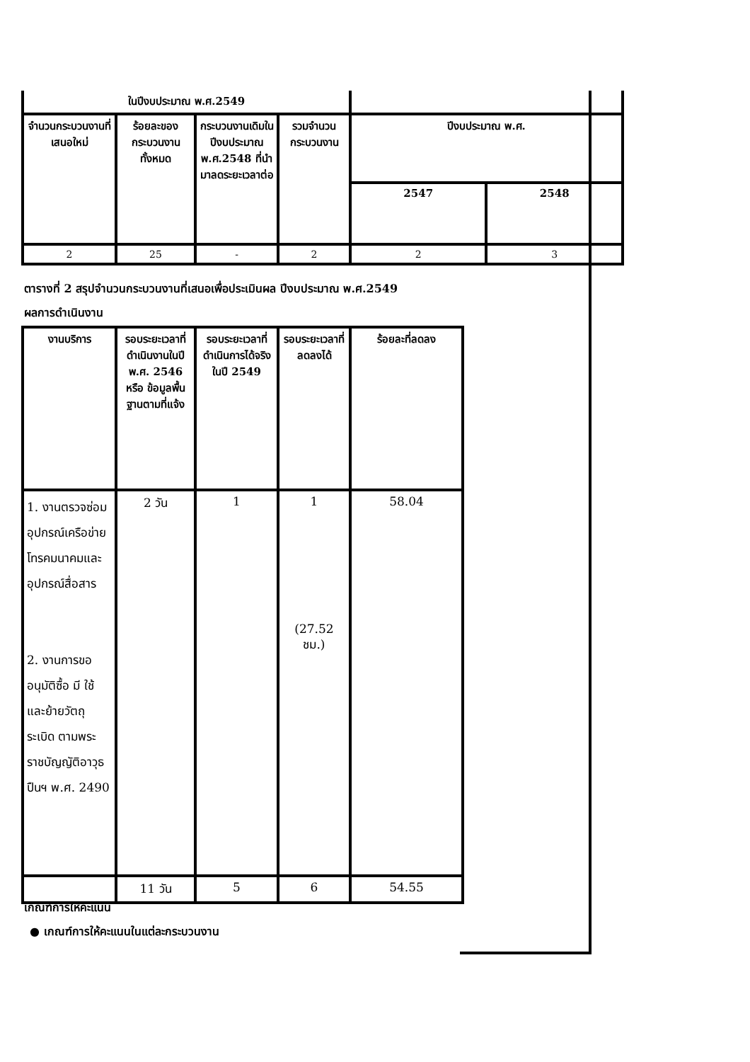| ในปีงบประมาณ พ.ศ.2549 | | | | | |
| จำนวนกระบวนงานที่เสนอใหม่ | ร้อยละของกระบวนงานทั้งหมด | กระบวนงานเดิมในปีงบประมาณ พ.ศ.2548 ที่นำมาลดระยะเวลาต่อ | รวมจำนวนกระบวนงาน | ปีงบประมาณ พ.ศ. | |
| | | | | 2547 | 2548 |
| 2 | 25 | - | 2 | 2 | 3 |
ตารางที่ 2 สรุปจำนวนกระบวนงานที่เสนอเพื่อประเมินผล ปีงบประมาณ พ.ศ.2549
ผลการดำเนินงาน
| งานบริการ | รอบระยะเวลาที่ดำเนินงานในปี พ.ศ. 2546 หรือ ข้อมูลพื้นฐานตามที่แจ้ง | รอบระยะเวลาที่ดำเนินการได้จริงในปี 2549 | รอบระยะเวลาที่ลดลงได้ | ร้อยละที่ลดลง |
| 1. งานตรวจซ่อมอุปกรณ์เครือข่ายโทรคมนาคมและอุปกรณ์สื่อสาร 2. งานการขออนุมัติซื้อ มี ใช้ และย้ายวัตถุระเบิด ตามพระราชบัญญัติอาวุธปืนฯ พ.ศ. 2490 | 2 วัน | 1 | 1 (27.52 ชม.) | 58.04 |
| | 11 วัน | 5 | 6 | 54.55 |
เกณฑ์การให้คะแนน
● เกณฑ์การให้คะแนนในแต่ละกระบวนงาน